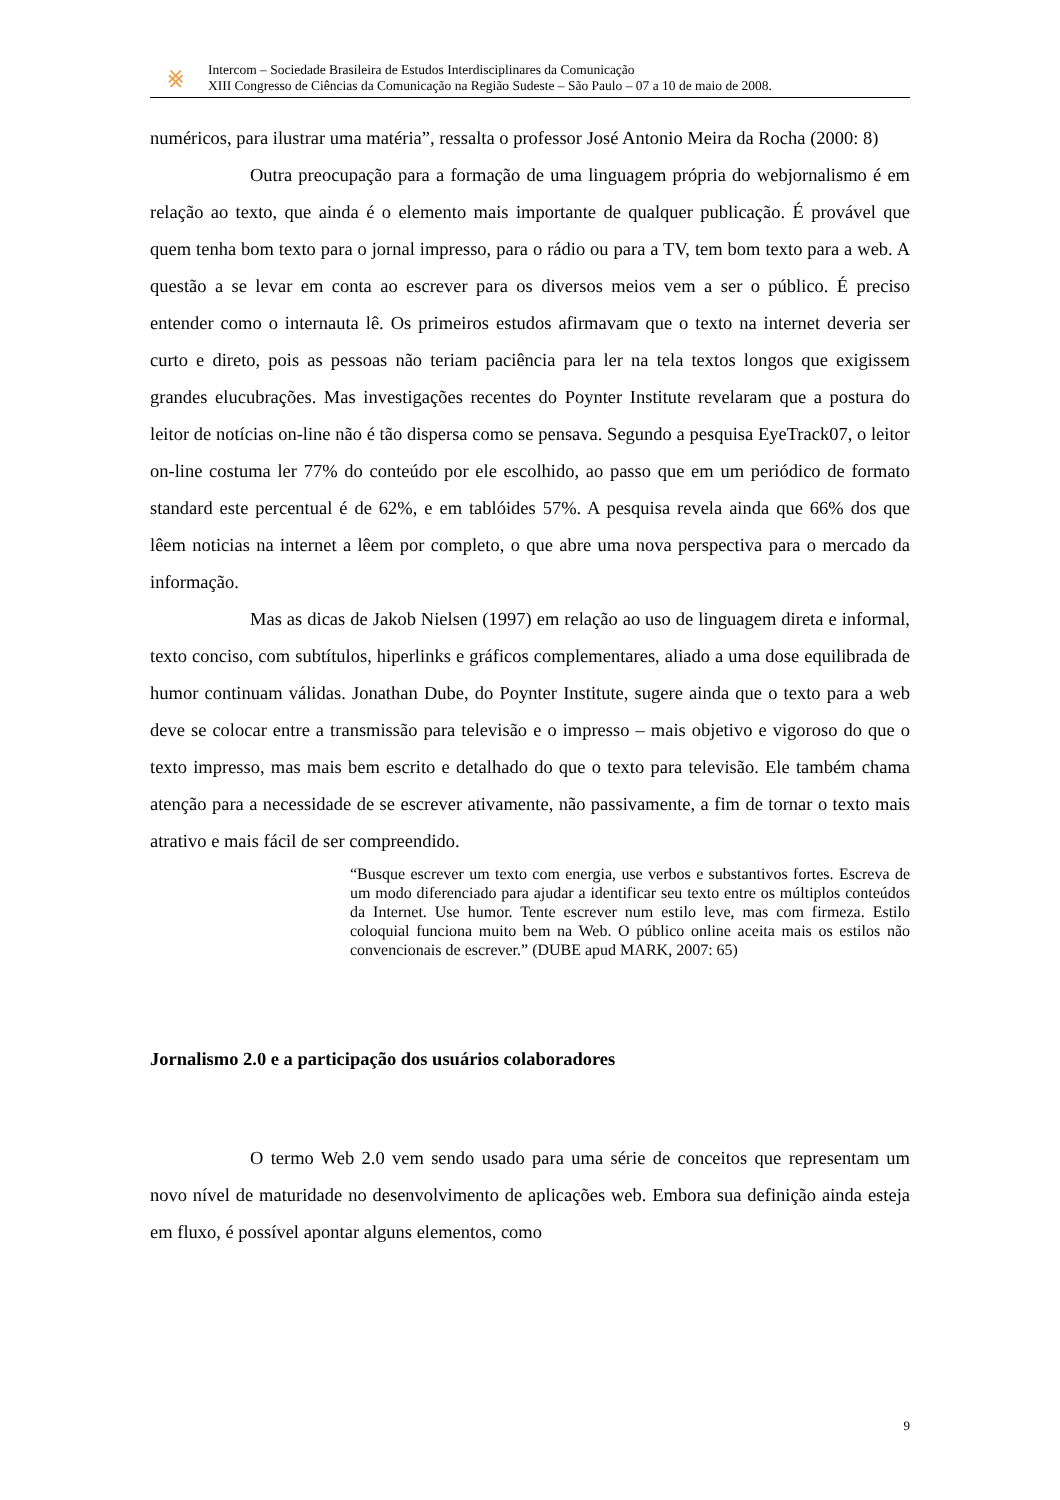⨳
Intercom – Sociedade Brasileira de Estudos Interdisciplinares da Comunicação
XIII Congresso de Ciências da Comunicação na Região Sudeste – São Paulo – 07 a 10 de maio de 2008.
numéricos, para ilustrar uma matéria”, ressalta o professor José Antonio Meira da Rocha (2000: 8)
Outra preocupação para a formação de uma linguagem própria do webjornalismo é em relação ao texto, que ainda é o elemento mais importante de qualquer publicação. É provável que quem tenha bom texto para o jornal impresso, para o rádio ou para a TV, tem bom texto para a web. A questão a se levar em conta ao escrever para os diversos meios vem a ser o público. É preciso entender como o internauta lê. Os primeiros estudos afirmavam que o texto na internet deveria ser curto e direto, pois as pessoas não teriam paciência para ler na tela textos longos que exigissem grandes elucubrações. Mas investigações recentes do Poynter Institute revelaram que a postura do leitor de notícias on-line não é tão dispersa como se pensava. Segundo a pesquisa EyeTrack07, o leitor on-line costuma ler 77% do conteúdo por ele escolhido, ao passo que em um periódico de formato standard este percentual é de 62%, e em tablóides 57%. A pesquisa revela ainda que 66% dos que lêem noticias na internet a lêem por completo, o que abre uma nova perspectiva para o mercado da informação.
Mas as dicas de Jakob Nielsen (1997) em relação ao uso de linguagem direta e informal, texto conciso, com subtítulos, hiperlinks e gráficos complementares, aliado a uma dose equilibrada de humor continuam válidas. Jonathan Dube, do Poynter Institute, sugere ainda que o texto para a web deve se colocar entre a transmissão para televisão e o impresso – mais objetivo e vigoroso do que o texto impresso, mas mais bem escrito e detalhado do que o texto para televisão. Ele também chama atenção para a necessidade de se escrever ativamente, não passivamente, a fim de tornar o texto mais atrativo e mais fácil de ser compreendido.
“Busque escrever um texto com energia, use verbos e substantivos fortes. Escreva de um modo diferenciado para ajudar a identificar seu texto entre os múltiplos conteúdos da Internet. Use humor. Tente escrever num estilo leve, mas com firmeza. Estilo coloquial funciona muito bem na Web. O público online aceita mais os estilos não convencionais de escrever.” (DUBE apud MARK, 2007: 65)
Jornalismo 2.0 e a participação dos usuários colaboradores
O termo Web 2.0 vem sendo usado para uma série de conceitos que representam um novo nível de maturidade no desenvolvimento de aplicações web. Embora sua definição ainda esteja em fluxo, é possível apontar alguns elementos, como
9